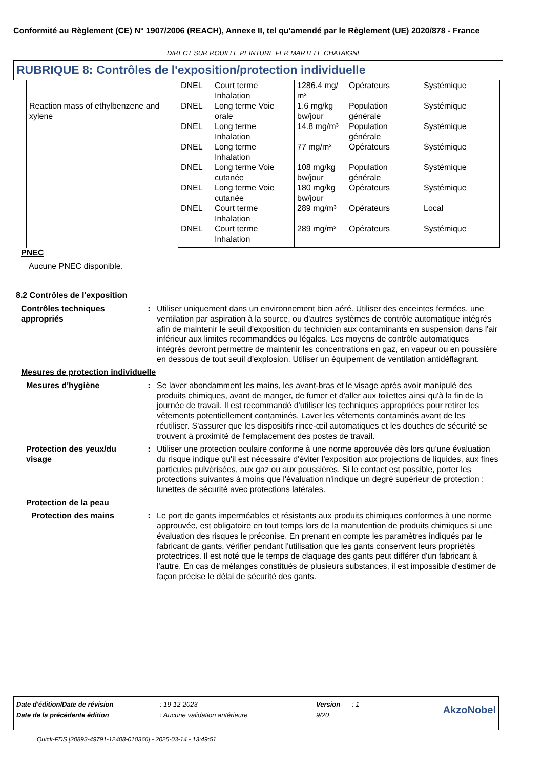Conformité au Règlement (CE) N° 1907/2006 (REACH), Annexe II, tel qu'amendé par le Règlement (UE) 2020/878 - France
DIRECT SUR ROUILLE PEINTURE FER MARTELE CHATAIGNE
RUBRIQUE 8: Contrôles de l'exposition/protection individuelle
| | DNEL | Court terme Inhalation | 1286.4 mg/ m³ | Opérateurs | Systémique |
| Reaction mass of ethylbenzene and xylene | DNEL | Long terme Voie orale | 1.6 mg/kg bw/jour | Population générale | Systémique |
| | DNEL | Long terme Inhalation | 14.8 mg/m³ | Population générale | Systémique |
| | DNEL | Long terme Inhalation | 77 mg/m³ | Opérateurs | Systémique |
| | DNEL | Long terme Voie cutanée | 108 mg/kg bw/jour | Population générale | Systémique |
| | DNEL | Long terme Voie cutanée | 180 mg/kg bw/jour | Opérateurs | Systémique |
| | DNEL | Court terme Inhalation | 289 mg/m³ | Opérateurs | Local |
| | DNEL | Court terme Inhalation | 289 mg/m³ | Opérateurs | Systémique |
PNEC
Aucune PNEC disponible.
8.2 Contrôles de l'exposition
Contrôles techniques appropriés
: Utiliser uniquement dans un environnement bien aéré. Utiliser des enceintes fermées, une ventilation par aspiration à la source, ou d'autres systèmes de contrôle automatique intégrés afin de maintenir le seuil d'exposition du technicien aux contaminants en suspension dans l'air inférieur aux limites recommandées ou légales. Les moyens de contrôle automatiques intégrés devront permettre de maintenir les concentrations en gaz, en vapeur ou en poussière en dessous de tout seuil d'explosion. Utiliser un équipement de ventilation antidéflagrant.
Mesures de protection individuelle
Mesures d'hygiène : Se laver abondamment les mains, les avant-bras et le visage après avoir manipulé des produits chimiques, avant de manger, de fumer et d'aller aux toilettes ainsi qu'à la fin de la journée de travail. Il est recommandé d'utiliser les techniques appropriées pour retirer les vêtements potentiellement contaminés. Laver les vêtements contaminés avant de les réutiliser. S'assurer que les dispositifs rince-œil automatiques et les douches de sécurité se trouvent à proximité de l'emplacement des postes de travail.
Protection des yeux/du visage
: Utiliser une protection oculaire conforme à une norme approuvée dès lors qu'une évaluation du risque indique qu'il est nécessaire d'éviter l'exposition aux projections de liquides, aux fines particules pulvérisées, aux gaz ou aux poussières. Si le contact est possible, porter les protections suivantes à moins que l'évaluation n'indique un degré supérieur de protection : lunettes de sécurité avec protections latérales.
Protection de la peau
Protection des mains : Le port de gants imperméables et résistants aux produits chimiques conformes à une norme approuvée, est obligatoire en tout temps lors de la manutention de produits chimiques si une évaluation des risques le préconise. En prenant en compte les paramètres indiqués par le fabricant de gants, vérifier pendant l'utilisation que les gants conservent leurs propriétés protectrices. Il est noté que le temps de claquage des gants peut différer d'un fabricant à l'autre. En cas de mélanges constitués de plusieurs substances, il est impossible d'estimer de façon précise le délai de sécurité des gants.
| Date d'édition/Date de révision | : 19-12-2023 | Version | : 1 | AkzoNobel |
| Date de la précédente édition | : Aucune validation antérieure | 9/20 | | |
Quick-FDS [20893-49791-12408-010366] - 2025-03-14 - 13:49:51